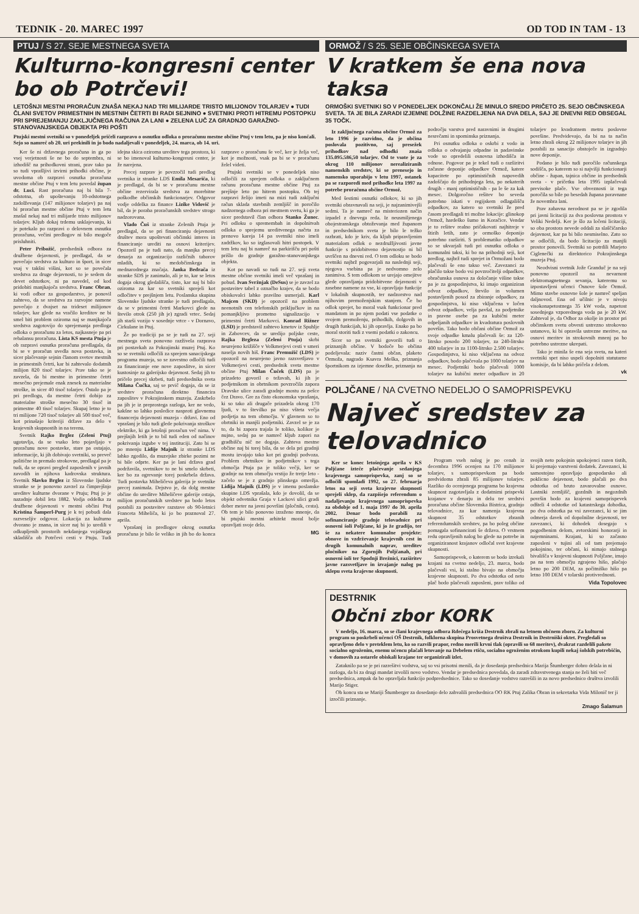TEDNIK - 20. MAREC 1997 OD TOD IN TAM - 13
PTUJ / S 27. SEJE MESTNEGA SVETA
Kulturno-kongresni center bo ob Potrčevi!
LETOŠNJI MESTNI PRORAČUN ZNAŠA NEKAJ NAD TRI MILIJARDE TRISTO MILIJONOV TOLARJEV ● TUDI ČLANI SVETOV PRIMESTNIH IN MESTNIH ČETRTI BI RADI SEJNINO ● SVETNIKI PROTI HITREMU POSTOPKU PRI SPREJEMANJU ZAKLJUČNEGA RAČUNA ZA LANI ● ZELENA LUČ ZA GRADNJO GARAŽNO-STANOVANJSKEGA OBJEKTA PRI POŠTI
Ptujski mestni svetniki so v ponedeljek pričeli razpravo o osnutku odloka o proračunu mestne občine Ptuj v tem letu, pa je niso končali. Sejo so namreč ob 20. uri prekinili in jo bodo nadaljevali v ponedeljek, 24. marca, ob 14. uri.
Ker še ni državnega proračuna in ga po vsej verjetnosti še ne bo do septembra, ni izhodišč na prihodkovni strani, prav tako pa so tudi vprašljivi izvirni prihodki občine, je uvodoma ob razpravi osnutka proračuna mestne občine Ptuj v tem letu povedal župan dr. Luci. Rast proračuna naj bi bila 7-odstotna, ob upoštevanju 10-odstotnega zadolževanja (147 milijonov tolarjev) pa naj bi proračun mestne občine Ptuj v tem letu znašal nekaj nad tri milijarde tristo milijonov tolarjev. Kljub dokaj trdemu usklajevanju, ki je potekalo po razpravi o delovnem osnutku proračuna, večini predlogov ni bilo mogoče prisluhniti.
Peter Pribožič, predsednik odbora za družbene dejavnosti, je predlagal, da se povečajo sredstva za kulturo in šport, in sicer vsaj v takšni višini, kot so se povečala sredstva za druge dejavnosti, to je sedem do devet odstotkov, ni pa navedel, od kod pridobiti manjkajoča sredstva. Franc Obran, ki vodi odbor za gospodarstvo, je ponovil zahtevo, da se sredstva za razvojne namene povečajo z dvajset na trideset milijonov tolarjev, kar glede na vračilo kreditov ne bi smel biti problem oziroma naj se manjkajoča sredstva zagotovijo do sprejemanja predloga odloka o proračunu za letos, najkasneje pa pri rebalansu proračuna. Lista KS mesta Ptuja je ob razpravi osnutka proračuna predlagala, da bi se v proračun uvedla nova postavka, in sicer plačevanje sejnin članom svetov mestnih in primestnih četrti, kar bi zahtevalo dodatnih milijon 820 tisoč tolarjev. Prav tako se je zavzela, da bi mestne in primestne četrti mesečno prejemale enak znesek za materialne stroške, in sicer 40 tisoč tolarjev. Ostalo pa je pri predlogu, da mestne četrti dobijo za materialne stroške mesečno 30 tisoč in primestne 40 tisoč tolarjev. Skupaj letno je to tri milijone 720 tisoč tolarjev ali 500 tisoč več, kot prinašajo kriteriji države za delo v krajevnih skupnostih in na terenu.
Svetnik Rajko Brglez (Zeleni Ptuj) ugotavlja, da se vsako leto pojavljajo v proračunu nove postavke, stare pa ostajajo, informacije, ki jih dobivajo svetniki, so preveč politične in premalo strokovne, predlagal pa je tudi, da se opravi pregled zaposlenih v javnih zavodih in njihova kadrovska struktura. Svetnik Slavko Brglez iz Slovenske ljudske stranke se je ponovno zavzel za čimprejšnjo ureditev kulturne dvorane v Ptuju; Ptuj jo je nazadnje dobil leta 1882. Vodja oddelka za družbene dejavnosti v mestni občini Ptuj Kristina Šamperl-Purg je k tej pobudi dala razveseljiv odgovor. Lokacija za kulturno dvorano je znana, in sicer naj bi jo uredili v odkupljenih prostorih nekdanjega vojaškega skladišča ob Potrčevi cesti v Ptuju. Tudi idejna skica oziroma ureditev tega prostora, ki se bo imenoval kulturno-kongresni center, je že narejena.
Precej razprav je povzročil tudi predlog svetnika iz stranke LDS Emila Mesariča, ki je predlagal, da bi se v proračunu mestne občine rezervirala sredstva za morebitne poškodbe občinskih funkcionarjev. Odgovor vodje oddelka za finance Lizike Vidovič je bil, da je poraba proračunskih sredstev strogo nadzorovana.
Vlado Čuš iz stranke Zelenih Ptuja je predlagal, da se pri financiranju dejavnosti društev mora upoštevati občinski interes in financiranje urediti na osnovi kriterijev. Opozoril pa je tudi nato, da manjka precej denarja za organizacijo različnih taborov mladih, ki so medobčinskega in mednarodnega značaja. Janka Bedrača iz stranke SDS je zanimalo, ali je to, kar se letos dogaja okrog gledališča, tisto, kar naj bi bilo oziroma za kar so svetniki sprejeli kot odločitev v prejšnjem letu. Poslanska skupina Slovenske ljudske stranke je tudi predlagala, da se v primestni četrti Markovci glede na število otrok (250 jih je) zgradi vrtec. Sedaj jih starši vozijo v sosednje vrtce - v Dornavo, Cirkulane in Ptuj.
Že po tradiciji pa se je tudi na 27. seji mestnega sveta ponovno razživela razprava pri postavkah za Pokrajinski muzej Ptuj. Ko so se svetniki odločili za sprejem sanacijskega programa muzeja, so se zavestno odločili tudi za financiranje ene nove zaposlitve, in sicer kustosinje za galerijsko dejavnost. Sedaj jih to pričelo precej skrbeti, tudi predsednika sveta Milana Čučka, saj se prvič dogaja, da se iz sredstev proračuna direktno financira zaposlitev v Pokrajinskem muzeju. Zaskrbelo pa jih je iz preprostega razloga, ker ne vedo, kakšne so lahko posledice nasproti glavnemu financerju dejavnosti muzeja - državi. Eno od vprašanj je bilo tudi glede pokrivanja stroškov elektrike, ki ga letošnji proračun več nima. V prejšnjih letih je to bil tudi eden od načinov pokrivanja izgube v tej instituciji. Zato bi se po mnenju Lidije Majnik iz stranke LDS lahko zgodilo, da muzejske zbirke pozimi ne bi bile odprte. Ker pa je lani država grad podržavila, svetnikov to ne bi smelo skrbeti, ker bo za ogrevanje torej poskrbela država. Tudi postavka Miheličeva galerija je svetnike precej zanimala. Dejstvo je, da dolg mestne občine do ureditve Miheličeve galerije ostaja, milijon proračunskih sredstev pa bodo letos porabili za postavitev razstave ob 90-letnici Franceta Miheliča, ki jo bo praznoval 27. aprila.
Vprašanj in predlogov okrog osnutka proračuna je bilo še veliko in jih bo do konca razprave o proračunu še več, ker je želja več, kot je možnosti, vsak pa bi se v proračunu želel videti.
Ptujski svetniki se v ponedeljek niso odločili za sprejem odloka o zaključnem računu proračuna mestne občine Ptuj za prejšnje leto po hitrem postopku. Ob tej razpravi želijo imeti na mizi tudi zaključni račun sklada stavbnih zemljišč in poročilo nadzornega odbora pri mestnem svetu, ki ga je sicer predstavil član odbora Stanko Žunec. Pri odloku o spremembah in dopolnitvah odloka o sprejemu ureditvenega načrta za prenovo kareja 14 pa svetniki niso imeli zadržkov, ko so izglasovali hitri postopek. V tem letu naj bi namreč na parkirišču pri pošti prišlo do gradnje garažno-stanovanjskega objekta.
Kot po navadi so tudi na 27. seji sveta mestne občine svetniki imeli več vprašanj in pobud. Ivan Svržnjak (DeSus) se je zavzel za postavitev tabel z označbo krajev, da se bodo obiskovalci lahko pravilno usmerjali. Karl Majcen (SKD) je opozoril na problem neenotnih cen telefonskih priključkov in na pomanjkljivo prometno signalizacijo v primestni četrti Markovci. Konrad Rižner (LSD) je predstavil zahtevo kmetov iz Spuhlje in Zabovcev, da se uredijo poljske ceste, Rajka Brgleza (Zeleni Ptuja) skrbi neurejeno križišče v Volkmerjevi cesti v smeri naselja novih hiš. Franc Premužič (LDS) je opozoril na neurejeno javno razsvetljavo v Volkmerjevi cesti, predsednik sveta mestne občine Ptuj Milan Čuček (LDS) pa je prizadeto govoril o težavah, ki jih je podjetnikom in obrtnikom povzročila zapora Dravske ulice zaradi gradnje mostu za pešce čez Dravo. Gre za čisto ekonomska vprašanja, ki so tako ali drugače prizadela okrog 170 ljudi, v to številko pa niso všteta večja podjetja na tem območju. V glavnem so to obrtniki in manjši podjetniki. Zavzel se je za to, da bi zapora trajala le toliko, kolikor je nujno, sedaj pa se namreč kljub zapori na gradbišču nič ne dogaja. Zahteva mestne občine naj bi torej bila, da se dela pri gradnji mostu izvajajo tako kot pri gradnji podvoza. Problem obrtnikov in podjetnikov s tega območja Ptuja pa je toliko večji, ker se gradnje na tem območju vrstijo že tretje leto - začelo se je z gradnjo plinskega omrežja. Lidija Majnik (LDS) je v imenu poslanske skupine LDS vprašala, kdo je dovolil, da se objekt odvetnika Graja v Lackovi ulici gradi dober meter na javni površini (pločnik, cesta). Ob tem je bilo ponovno izraženo mnenje, da bi ptujski mestni arhitekt moral bolje opravljati svoje delo.
MG
ORMOŽ / S 25. SEJE OBČINSKEGA SVETA
V kratkem še ena nova taksa
ORMOŠKI SVETNIKI SO V PONEDELJEK DOKONČALI ŽE MINULO SREDO PRIČETO 25. SEJO OBČINSKEGA SVETA. TA JE BILA ZARADI IZJEMNE DOLŽINE RAZDELJENA NA DVA DELA, SAJ JE DNEVNI RED OBSEGAL 35 TOČK.
Iz zaključnega računa občine Ormož za leto 1996 je razvidno, da je občina poslovala pozitivno, saj presežek prihodkov nad odhodki znaša 135.095.586,50 tolarjev. Od te vsote je za okrog 110 milijonov nerealiziranih namenskih sredstev, ki se prenesejo in namensko uporabijo v letu 1997, ostanek pa se razporedi med prihodke leta 1997 za potrebe proračuna občine Ormož.
Med šestimi osnutki odlokov, ki so jih svetniki obravnavali na seji, je najzanimivejši sedmi. Ta je namreč na misteriozen način izpadel z dnevega reda. Iz neusmiljenega obojestranskega obtoževanja med županom in predsednikom sveta je bilo le težko razbrati, kdo je kriv, da kljub pripravljenim materialom odlok o nezdružljivosti javne funkcije s pridobitveno dejavnostjo ni bil uvrščen na dnevni red. O tem odloku se bodo svetniki najbrž pogovarjali na naslednji seji, njegova vsebina pa je nedvomno zelo zanimiva. S tem odlokom se urejajo omejitve glede opravljanja pridobitvene dejavnosti v zasebne namene za vse, ki opravljajo funkcije v lokalnih skupnostih, ter nadzorstvo nad njihovim premoženjskim stanjem. Če bo odlok sprejet, bo moral vsak funkcionar pred mandatom in po njem podati vse podatke o svojem premoženju, prihodkih, dolgovih in drugih funkcijah, ki jih opravlja. Enako pa bo moral storiti tudi z vsemi podatki o zakoncu.
Sicer so pa svetniki govorili tudi o priznanjih občine. V bodoče bo občina podeljevala: naziv častni občan, plaketo Ormoža, nagrado Ksavra Meška, priznanja športnikom za izjemne dosežke, priznanja na področju varstva pred naravnimi in drugimi nesrečami in spominska priznanja.
Pri osnutku odloka o oskrbi z vodo in odloka o odvajanju odpadne in padavinske vode so opredelili osnovna izhodišča in odnose. Pogovor pa je tekel tudi o razširitvi začasne deponije odpadkov Ormož, katere kapacitete po optimističnih napovedih zadoščajo do prihodnjega leta, po nekaterih drugih - manj optimističnih - pa le še za kak mesec. Dolgoročno rešitev bo seveda potrebno iskati v regijskem odlagališču odpadkov, za katero so svetniki že pred časom predlagali tri možne lokacije: glinokop Ormož, hardeško šumo in Koračice. Vendar je to rešitev realno pričakovati najhitreje v štirih letih, zato je ormoško deponijo potrebno razširiti. S problematiko odpadkov so se ukvarjali tudi pri osnutku odloka o komunalni taksi, ki bo na prihodnji seji, kot predlog, najbrž tudi sprejet in Ormožani bodo plačevali še eno takso več. Zavezanci za plačilo takse bodo vsi povzročitelji odpadkov, obračunska osnova za določanje višine takse pa je za gospodinjstva, ki imajo organiziran odvoz odpadkov, število in volumen postavljenih posod za zbiranje odpadkov, za gospodinjstva, ki niso vključena v ločen odvoz odpadkov, velja pavšal, za podjetnike in pravne osebe pa za kubični meter odpeljanih odpadkov in kvadratura poslovnih površin. Tako bodo občani občine Ormož za svoje odpadke kmalu plačevali še: za 120-litrsko posodo 200 tolarjev, za 240-litrsko 400 tolarjev in za 1100-litrsko 2.500 tolarjev. Gospodinjstva, ki niso vključena na odvoz odpadkov, bodo plačevala po 1000 tolarjev na mesec. Podjetniki bodo plačevali 1000 tolarjev na kubični meter odpadkov in 20 tolarjev po kvadratnem metru poslovne površine. Predvidevajo, da bi na ta način letno zbrali okrog 22 milijonov tolarjev in jih porabili za sanacijo obstoječe in izgradnjo nove deponije.
Podano je bilo tudi poročilo računskega sodišča, po katerem so si najvišji funkcionarji občine - župan, tajnica občine in predsednik sveta - v pričetku leta 1995 izplačevali previsoke plače. Vse obveznosti iz tega poročila so bile po besedah župana poravnane že novembra lani.
Prav zabavna nerodnost pa se je zgodila pri javni licitaciji za dva poslovna prostora v Veliki Nedelji. Ker je šlo za ločeni licitaciji, so oba prostora nevede oddali za slaščičarsko dejavnost, kar pa bi bilo nesmiselno. Zato so se odločili, da bodo licitacijo za manjši prostor ponovili. Svetniki so potrdili Marjeto Ciglenečki za direktorico Pokrajinskega muzeja Ptuj.
Neodvisni svetnik Jože Granduč je na seji ponovno opozoril na nevarnost elektromagnetnega sevanja, kateremu so izpostavljeni učenci Osnove šole Ormož. Mimo stavbe osnovne šole je namreč speljan daljnovod. Ena od učilnic je v nivoju visokonapetostnega 35 kW voda, napetost sosednjega vzporednega voda pa je 20 kW. Zahteval je, da Odbor za okolje in prostor pri občinskem svetu obvesti ustrezno strokovno ustanovo, ki bi opravila ustrezne meritve, na osnovi meritev in strokovnih mnenj pa bo potrebno ustrezne ukrepati.
Tako je minila še ena seja sveta, na kateri svetniki spet niso uspeli dopolniti statutarne komisije, da bi lahko pričela z delom.
vk
POLJČANE / NA CVETNO NEDELJO O SAMOPRISPEVKU
Največ sredstev za telovadnico
Ker se konec letošnjega aprila v KS Poljčane izteče plačevanje sedanjega krajevnega samoprispevka, zanj so se odločili spomladi 1992, so 27. februarja letos na seji sveta krajevne skupnosti sprejeli sklep, da razpišejo referendum o nadaljevanju krajevnega samoprispevka za obdobje od 1. maja 1997 do 30. aprila 2002. Denar bodo porabili za sofinanciranje gradnje telovadnice pri osnovni šoli Poljčane, ki jo že gradijo, ter še za nekatere komunalne projekte: obnove in vzdrževanje krajevnih cest in drugih komunalnih naprav, ureditev pločnikov na Zgornjih Poljčanah, pri osnovni šoli ter Spodnji Brežnici, razširitev javne razsvetljave in izvajanje nalog po sklepu sveta krajevne skupnosti.
Program vseh nalog je po cenah iz decembra 1996 ocenjen na 170 milijonov tolarjev, s samoprispevkom pa bodo predvidoma zbrali 85 milijonov tolarjev. Razliko do ocenjenega programa bo krajevna skupnost zagotavljala z dodatnimi prispevki krajanov v denarju in delu ter sredstvi proračuna občine Slovenska Bistrica, gradnjo telovadnice, za kar namenja krajevna skupnost 35 odstotkov zbranih referendumskih sredstev, pa bo poleg občine pomagala sofinancirati še država. O vrstnem redu opravljenih nalog bo glede na potrebe in organiziranost krajanov odločal svet krajevne skupnosti.
Samoprispevek, o katerem se bodo izrekali krajani na cvetno nedeljo, 23. marca, bodo plačevali vsi, ki stalno bivajo na območju krajevne skupnosti. Po dva odstotka od neto plač bodo plačevali zaposleni, prav toliko od svojih neto pokojnin upokojenci razen tistih, ki prejemajo varstveni dodatek. Zavezanci, ki samostojno opravljajo gospodarsko ali poklicno dejavnost, bodo plačali po dva odstotka od bruto zavarovalne osnove. Lastniki zemljišč, gozdnih in negozdnih površin bodo za krajevni samoprispevek odšteli 4 odstotke od katastrskega dohodka, po dva odstotka pa vsi zavezanci, ki se jim odmerja davek od dopolnilne dejavnosti, ter zavezanci, ki dohodek dosegajo s pogodbenim delom, avtorskimi honorarji in najemninami. Krajani, ki so začasno zaposleni v tujini ali od tam prejemajo pokojnino, ter občani, ki nimajo stalnega bivališča v krajevni skupnosti Poljčane, imajo pa na tem območju zgrajeno hišo, plačajo letno po 200 DEM, za počitniško hišo pa letno 100 DEM v tolarski protivrednosti.
Vida Topolovec
DESTRNIK
Občni zbor KORK
V nedeljo, 16. marca, so se člani krajevnega odbora Rdečega križa Destrnik zbrali na letnem občnem zboru. Za kulturni program so poskrbeli učenci OŠ Destrnik, folklorna skupina Prosvetnega društva Destrnik in Destrniški oktet. Pregledali so opravljeno delo v preteklem letu, ko so razvili prapor, redno merili krvni tlak (opravili so 68 meritev), dvakrat razdelili pakete socialno ogroženim, enemu učencu plačali letovanje na Debelem rtiču, socialno ogroženim otrokom kupili nekaj šolskih potrebščin, v domovih za ostarele obiskali krajane ter organizirali izlet.
Zataknilo pa se je pri razrešitvi vodstva, saj so vsi prisotni menili, da je dosedanja predsednica Marija Štumberger dobro delala in ni razloga, da bi za drugi mandat izvolili novo vodstvo. Vendar je predsednica povedala, da zaradi zdravstvenega stanja ne želi biti več predsednica, ampak da bo opravljala funkcijo podpredsednice. Tako so dosedanje vodstvo razrešili in za novo predsednico društva izvolili Marijo Stiger.
Ob koncu sta se Mariji Štumberger za dosedanjo delo zahvalili predsednica OO RK Ptuj Zalika Obran in sekretarka Vida Milonič ter ji izročili priznanje.
Zmago Šalamun